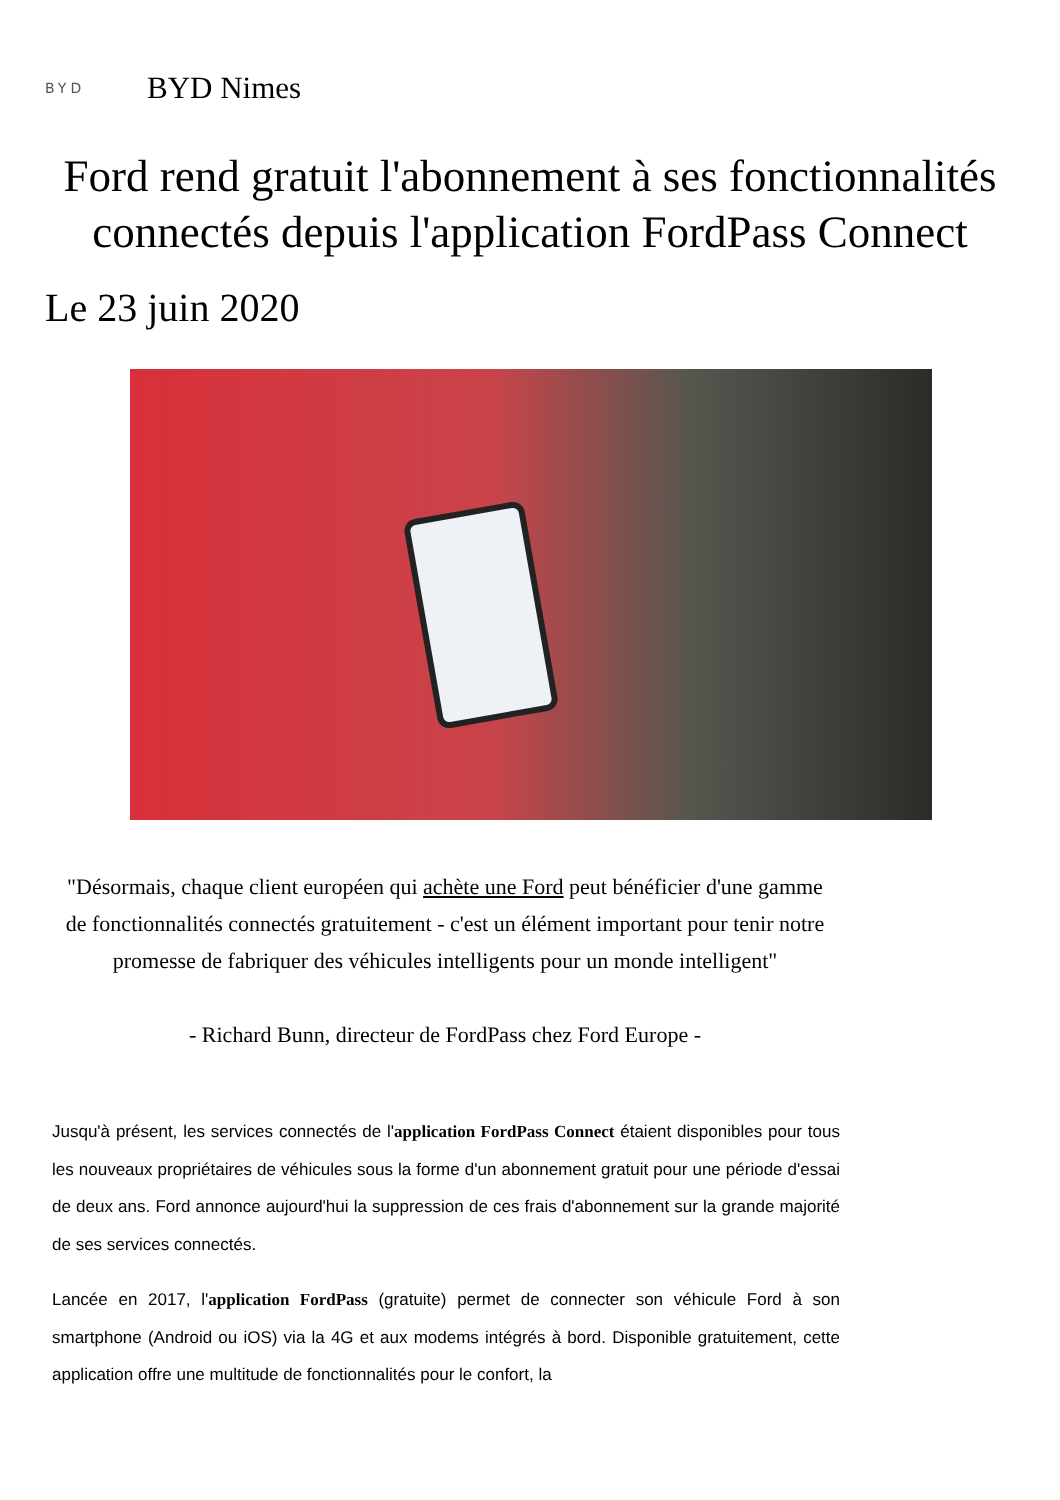BYD
BYD Nimes
Ford rend gratuit l'abonnement à ses fonctionnalités connectés depuis l'application FordPass Connect
Le 23 juin 2020
"Désormais, chaque client européen qui achète une Ford peut bénéficier d'une gamme de fonctionnalités connectés gratuitement - c'est un élément important pour tenir notre promesse de fabriquer des véhicules intelligents pour un monde intelligent"
- Richard Bunn, directeur de FordPass chez Ford Europe -
Jusqu'à présent, les services connectés de l'application FordPass Connect étaient disponibles pour tous les nouveaux propriétaires de véhicules sous la forme d'un abonnement gratuit pour une période d'essai de deux ans. Ford annonce aujourd'hui la suppression de ces frais d'abonnement sur la grande majorité de ses services connectés.
Lancée en 2017, l'application FordPass (gratuite) permet de connecter son véhicule Ford à son smartphone (Android ou iOS) via la 4G et aux modems intégrés à bord. Disponible gratuitement, cette application offre une multitude de fonctionnalités pour le confort, la